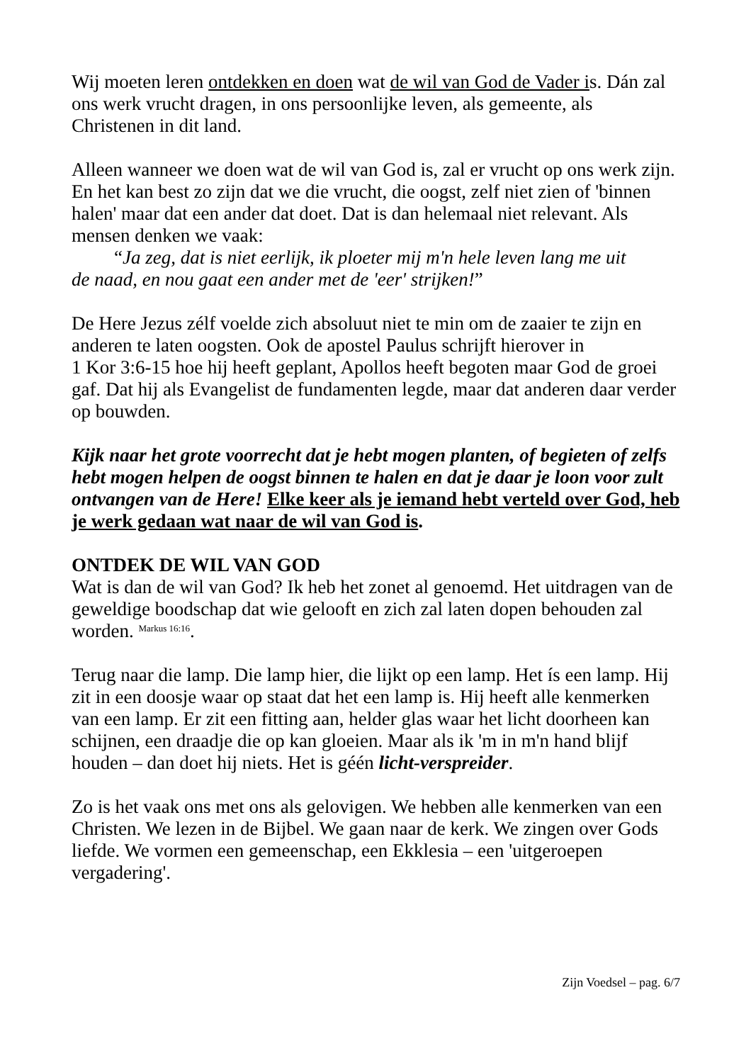Wij moeten leren ontdekken en doen wat de wil van God de Vader is. Dán zal ons werk vrucht dragen, in ons persoonlijke leven, als gemeente, als Christenen in dit land.
Alleen wanneer we doen wat de wil van God is, zal er vrucht op ons werk zijn. En het kan best zo zijn dat we die vrucht, die oogst, zelf niet zien of 'binnen halen' maar dat een ander dat doet. Dat is dan helemaal niet relevant. Als mensen denken we vaak:
“Ja zeg, dat is niet eerlijk, ik ploeter mij m'n hele leven lang me uit
de naad, en nou gaat een ander met de 'eer' strijken!”
De Here Jezus zélf voelde zich absoluut niet te min om de zaaier te zijn en anderen te laten oogsten. Ook de apostel Paulus schrijft hierover in
1 Kor 3:6-15 hoe hij heeft geplant, Apollos heeft begoten maar God de groei gaf. Dat hij als Evangelist de fundamenten legde, maar dat anderen daar verder op bouwden.
Kijk naar het grote voorrecht dat je hebt mogen planten, of begieten of zelfs hebt mogen helpen de oogst binnen te halen en dat je daar je loon voor zult ontvangen van de Here! Elke keer als je iemand hebt verteld over God, heb je werk gedaan wat naar de wil van God is.
ONTDEK DE WIL VAN GOD
Wat is dan de wil van God? Ik heb het zonet al genoemd. Het uitdragen van de geweldige boodschap dat wie gelooft en zich zal laten dopen behouden zal worden. <sup>Markus 16:16</sup>.
Terug naar die lamp. Die lamp hier, die lijkt op een lamp. Het ís een lamp. Hij zit in een doosje waar op staat dat het een lamp is. Hij heeft alle kenmerken van een lamp. Er zit een fitting aan, helder glas waar het licht doorheen kan schijnen, een draadje die op kan gloeien. Maar als ik 'm in m'n hand blijf houden – dan doet hij niets. Het is géén licht-verspreider.
Zo is het vaak ons met ons als gelovigen. We hebben alle kenmerken van een Christen. We lezen in de Bijbel. We gaan naar de kerk. We zingen over Gods liefde. We vormen een gemeenschap, een Ekklesia – een 'uitgeroepen vergadering'.
Zijn Voedsel – pag. 6/7